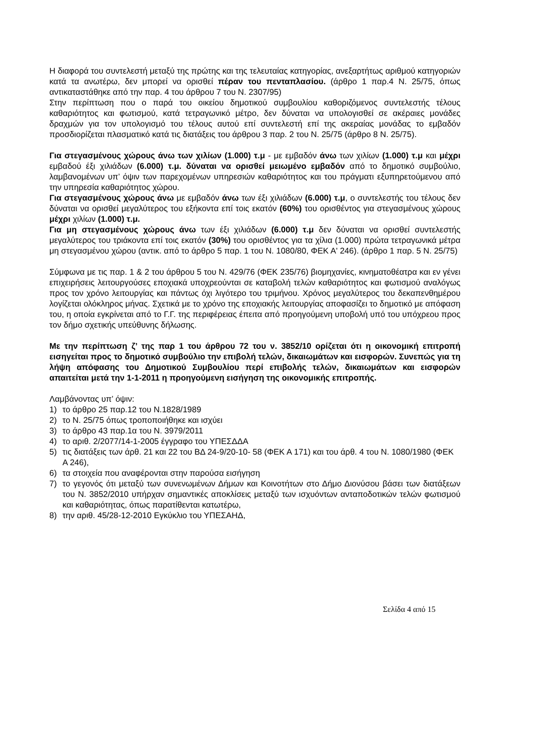Η διαφορά του συντελεστή μεταξύ της πρώτης και της τελευταίας κατηγορίας, ανεξαρτήτως αριθμού κατηγοριών κατά τα ανωτέρω, δεν μπορεί να ορισθεί πέραν του πενταπλασίου. (άρθρο 1 παρ.4 Ν. 25/75, όπως αντικαταστάθηκε από την παρ. 4 του άρθρου 7 του Ν. 2307/95)
Στην περίπτωση που ο παρά του οικείου δημοτικού συμβουλίου καθοριζόμενος συντελεστής τέλους καθαριότητος και φωτισμού, κατά τετραγωνικό μέτρο, δεν δύναται να υπολογισθεί σε ακέραιες μονάδες δραχμών για τον υπολογισμό του τέλους αυτού επί συντελεστή επί της ακεραίας μονάδας το εμβαδόν προσδιορίζεται πλασματικό κατά τις διατάξεις του άρθρου 3 παρ. 2 του Ν. 25/75 (άρθρο 8 Ν. 25/75).
Για στεγασμένους χώρους άνω των χιλίων (1.000) τ.μ - με εμβαδόν άνω των χιλίων (1.000) τ.μ και μέχρι εμβαδού έξι χιλιάδων (6.000) τ.μ. δύναται να ορισθεί μειωμένο εμβαδόν από το δημοτικό συμβούλιο, λαμβανομένων υπ’ όψιν των παρεχομένων υπηρεσιών καθαριότητος και του πράγματι εξυπηρετούμενου από την υπηρεσία καθαριότητος χώρου.
Για στεγασμένους χώρους άνω με εμβαδόν άνω των έξι χιλιάδων (6.000) τ.μ, ο συντελεστής του τέλους δεν δύναται να ορισθεί μεγαλύτερος του εξήκοντα επί τοις εκατόν (60%) του ορισθέντος για στεγασμένους χώρους μέχρι χιλίων (1.000) τ.μ.
Για μη στεγασμένους χώρους άνω των έξι χιλιάδων (6.000) τ.μ δεν δύναται να ορισθεί συντελεστής μεγαλύτερος του τριάκοντα επί τοις εκατόν (30%) του ορισθέντος για τα χίλια (1.000) πρώτα τετραγωνικά μέτρα μη στεγασμένου χώρου (αντικ. από το άρθρο 5 παρ. 1 του Ν. 1080/80, ΦΕΚ Α' 246). (άρθρο 1 παρ. 5 Ν. 25/75)
Σύμφωνα με τις παρ. 1 & 2 του άρθρου 5 του Ν. 429/76 (ΦΕΚ 235/76) βιομηχανίες, κινηματοθέατρα και εν γένει επιχειρήσεις λειτουργούσες εποχιακά υποχρεούνται σε καταβολή τελών καθαριότητος και φωτισμού αναλόγως προς τον χρόνο λειτουργίας και πάντως όχι λιγότερο του τριμήνου. Χρόνος μεγαλύτερος του δεκαπενθημέρου λογίζεται ολόκληρος μήνας. Σχετικά με το χρόνο της εποχιακής λειτουργίας αποφασίζει το δημοτικό με απόφαση του, η οποία εγκρίνεται από το Γ.Γ. της περιφέρειας έπειτα από προηγούμενη υποβολή υπό του υπόχρεου προς τον δήμο σχετικής υπεύθυνης δήλωσης.
Με την περίπτωση ζ’ της παρ 1 του άρθρου 72 του ν. 3852/10 ορίζεται ότι η οικονομική επιτροπή εισηγείται προς το δημοτικό συμβούλιο την επιβολή τελών, δικαιωμάτων και εισφορών. Συνεπώς για τη λήψη απόφασης του Δημοτικού Συμβουλίου περί επιβολής τελών, δικαιωμάτων και εισφορών απαιτείται μετά την 1-1-2011 η προηγούμενη εισήγηση της οικονομικής επιτροπής.
Λαμβάνοντας υπ’ όψιν:
1) το άρθρο 25 παρ.12 του Ν.1828/1989
2) το Ν. 25/75 όπως τροποποιήθηκε και ισχύει
3) το άρθρο 43 παρ.1α του Ν. 3979/2011
4) το αριθ. 2/2077/14-1-2005 έγγραφο του ΥΠΕΣΔΔΑ
5) τις διατάξεις των άρθ. 21 και 22 του ΒΔ 24-9/20-10- 58 (ΦΕΚ Α 171) και του άρθ. 4 του Ν. 1080/1980 (ΦΕΚ Α 246),
6) τα στοιχεία που αναφέρονται στην παρούσα εισήγηση
7) το γεγονός ότι μεταξύ των συνενωμένων Δήμων και Κοινοτήτων στο Δήμο Διονύσου βάσει των διατάξεων του Ν. 3852/2010 υπήρχαν σημαντικές αποκλίσεις μεταξύ των ισχυόντων ανταποδοτικών τελών φωτισμού και καθαριότητας, όπως παρατίθενται κατωτέρω,
8) την αριθ. 45/28-12-2010 Εγκύκλιο του ΥΠΕΣΑΗΔ,
Σελίδα 4 από 15